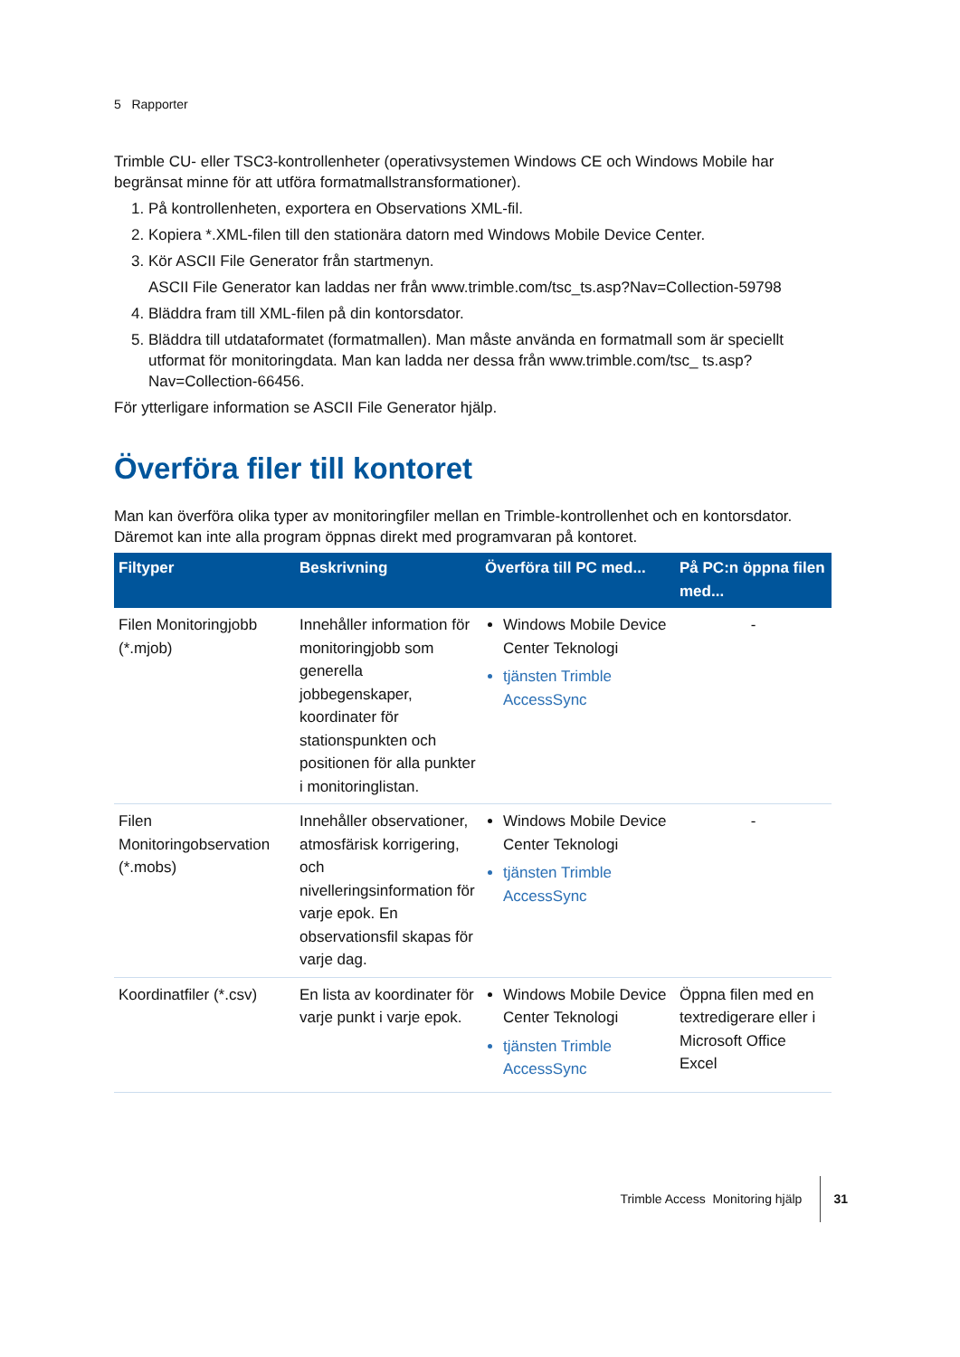5 Rapporter
Trimble CU- eller TSC3-kontrollenheter (operativsystemen Windows CE och Windows Mobile har begränsat minne för att utföra formatmallstransformationer).
1. På kontrollenheten, exportera en Observations XML-fil.
2. Kopiera *.XML-filen till den stationära datorn med Windows Mobile Device Center.
3. Kör ASCII File Generator från startmenyn.
ASCII File Generator kan laddas ner från www.trimble.com/tsc_ts.asp?Nav=Collection-59798
4. Bläddra fram till XML-filen på din kontorsdator.
5. Bläddra till utdataformatet (formatmallen). Man måste använda en formatmall som är speciellt utformat för monitoringdata. Man kan ladda ner dessa från www.trimble.com/tsc_ ts.asp?Nav=Collection-66456.
För ytterligare information se ASCII File Generator hjälp.
Överföra filer till kontoret
Man kan överföra olika typer av monitoringfiler mellan en Trimble-kontrollenhet och en kontorsdator. Däremot kan inte alla program öppnas direkt med programvaran på kontoret.
| Filtyper | Beskrivning | Överföra till PC med... | På PC:n öppna filen med... |
| --- | --- | --- | --- |
| Filen Monitoringjobb (*.mjob) | Innehåller information för monitoringjobb som generella jobbegenskaper, koordinater för stationspunkten och positionen för alla punkter i monitoringlistan. | Windows Mobile Device Center Teknologi tjänsten Trimble AccessSync | - |
| Filen Monitoringobservation (*.mobs) | Innehåller observationer, atmosfärisk korrigering, och nivelleringsinformation för varje epok. En observationsfil skapas för varje dag. | Windows Mobile Device Center Teknologi tjänsten Trimble AccessSync | - |
| Koordinatfiler (*.csv) | En lista av koordinater för varje punkt i varje epok. | Windows Mobile Device Center Teknologi tjänsten Trimble AccessSync | Öppna filen med en textredigerare eller i Microsoft Office Excel |
Trimble Access Monitoring hjälp 31